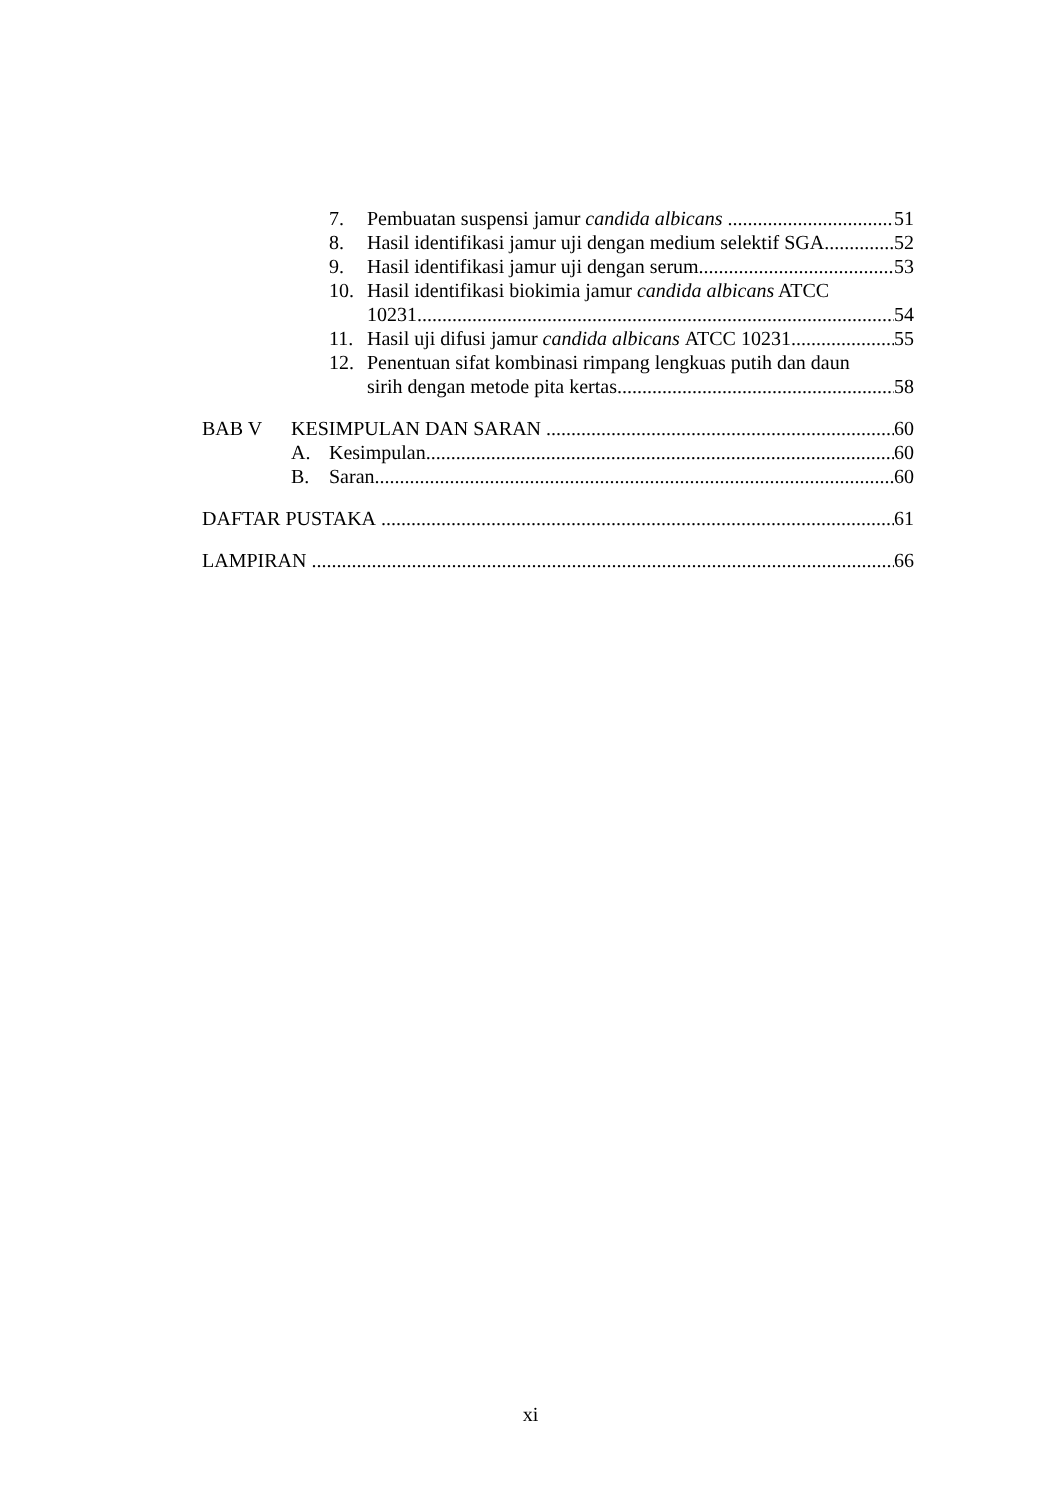7. Pembuatan suspensi jamur candida albicans 51
8. Hasil identifikasi jamur uji dengan medium selektif SGA 52
9. Hasil identifikasi jamur uji dengan serum 53
10. Hasil identifikasi biokimia jamur candida albicans ATCC
10231 54
11. Hasil uji difusi jamur candida albicans ATCC 10231 55
12. Penentuan sifat kombinasi rimpang lengkuas putih dan daun
sirih dengan metode pita kertas 58
BAB V KESIMPULAN DAN SARAN 60
A. Kesimpulan 60
B. Saran 60
DAFTAR PUSTAKA 61
LAMPIRAN 66
xi